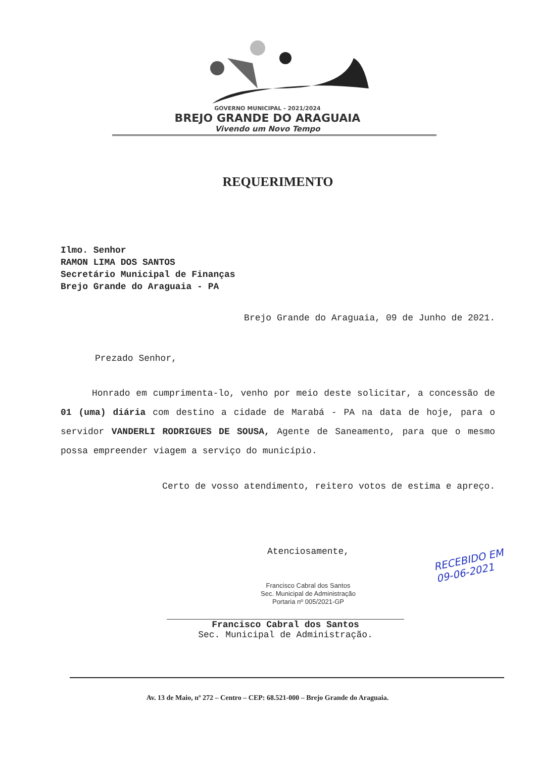GOVERNO MUNICIPAL - 2021/2024
BREJO GRANDE DO ARAGUAIA
Vivendo um Novo Tempo
REQUERIMENTO
Ilmo. Senhor
RAMON LIMA DOS SANTOS
Secretário Municipal de Finanças
Brejo Grande do Araguaia - PA
Brejo Grande do Araguaia, 09 de Junho de 2021.
Prezado Senhor,
Honrado em cumprimenta-lo, venho por meio deste solicitar, a concessão de 01 (uma) diária com destino a cidade de Marabá - PA na data de hoje, para o servidor VANDERLI RODRIGUES DE SOUSA, Agente de Saneamento, para que o mesmo possa empreender viagem a serviço do município.
Certo de vosso atendimento, reitero votos de estima e apreço.
Atenciosamente,
Francisco Cabral dos Santos
Sec. Municipal de Administração
Portaria nº 005/2021-GP
Francisco Cabral dos Santos
Sec. Municipal de Administração.
RECEBIDO EM
09-06-2021
Av. 13 de Maio, nº 272 – Centro – CEP: 68.521-000 – Brejo Grande do Araguaia.